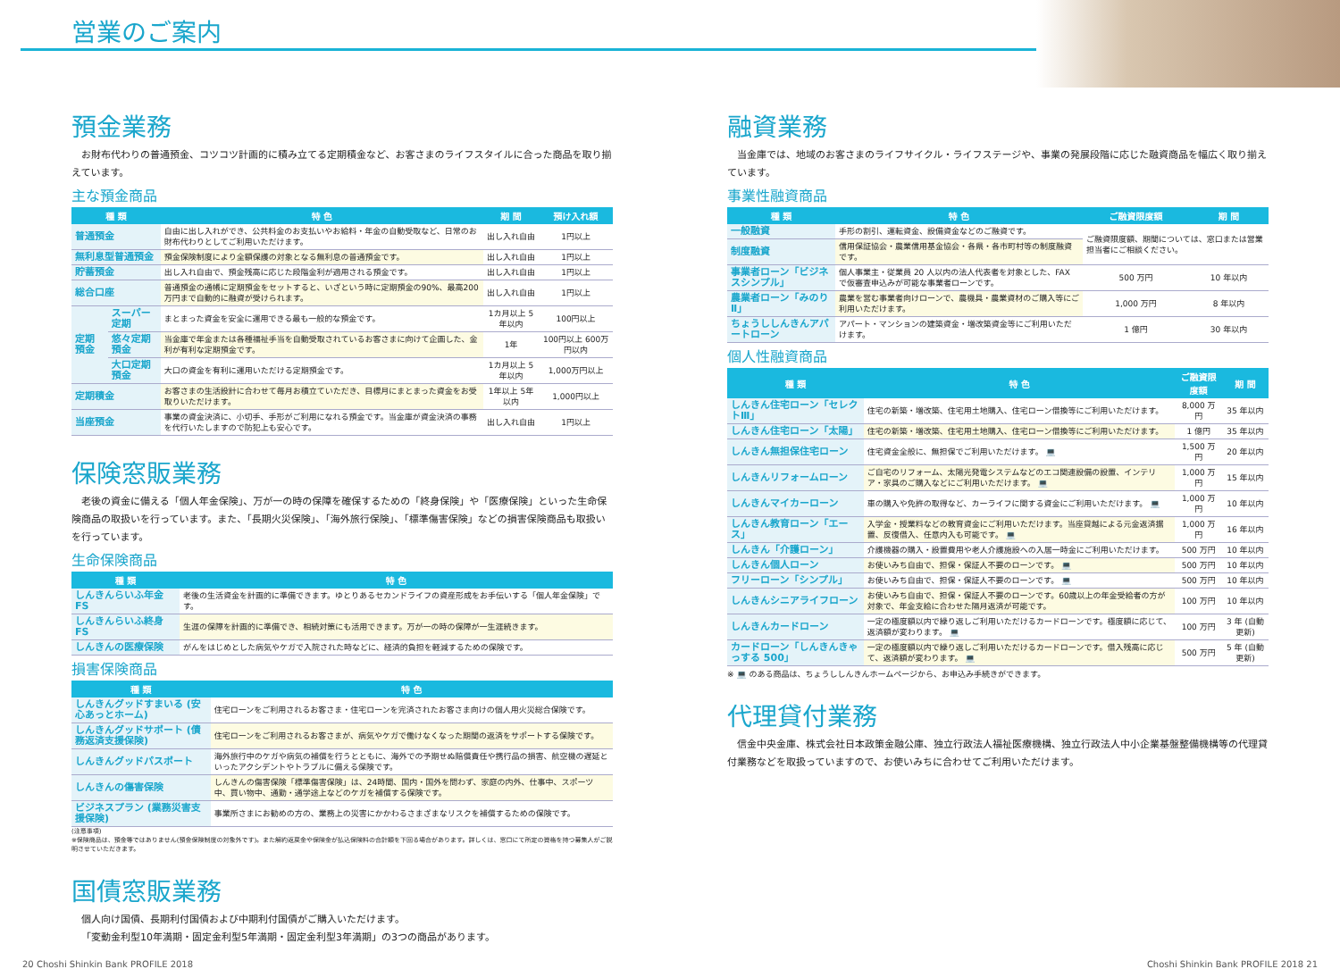営業のご案内
預金業務
お財布代わりの普通預金、コツコツ計画的に積み立てる定期積金など、お客さまのライフスタイルに合った商品を取り揃えています。
主な預金商品
| 種 類 | | 特 色 | 期 間 | 預け入れ額 |
| --- | --- | --- | --- | --- |
| 普通預金 | | 自由に出し入れができ、公共料金のお支払いやお給料・年金の自動受取など、日常のお財布代わりとしてご利用いただけます。 | 出し入れ自由 | 1円以上 |
| 無利息型普通預金 | | 預金保険制度により全額保護の対象となる無利息の普通預金です。 | 出し入れ自由 | 1円以上 |
| 貯蓄預金 | | 出し入れ自由で、預金残高に応じた段階金利が適用される預金です。 | 出し入れ自由 | 1円以上 |
| 総合口座 | | 普通預金の通帳に定期預金をセットすると、いざという時に定期預金の90%、最高200万円まで自動的に融資が受けられます。 | 出し入れ自由 | 1円以上 |
| 定期預金 | スーパー定期 | まとまった資金を安全に運用できる最も一般的な預金です。 | 1カ月以上 5年以内 | 100円以上 |
| | 悠々定期預金 | 当金庫で年金または各種福祉手当を自動受取されているお客さまに向けて企画した、金利が有利な定期預金です。 | 1年 | 100円以上 600万円以内 |
| | 大口定期預金 | 大口の資金を有利に運用いただける定期預金です。 | 1カ月以上 5年以内 | 1,000万円以上 |
| 定期積金 | | お客さまの生活設計に合わせて毎月お積立ていただき、目標月にまとまった資金をお受取りいただけます。 | 1年以上 5年以内 | 1,000円以上 |
| 当座預金 | | 事業の資金決済に、小切手、手形がご利用になれる預金です。当金庫が資金決済の事務を代行いたしますので防犯上も安心です。 | 出し入れ自由 | 1円以上 |
保険窓販業務
老後の資金に備える「個人年金保険」、万が一の時の保障を確保するための「終身保険」や「医療保険」といった生命保険商品の取扱いを行っています。また、「長期火災保険」、「海外旅行保険」、「標準傷害保険」などの損害保険商品も取扱いを行っています。
生命保険商品
| 種 類 | 特 色 |
| --- | --- |
| しんきんらいふ年金FS | 老後の生活資金を計画的に準備できます。ゆとりあるセカンドライフの資産形成をお手伝いする「個人年金保険」です。 |
| しんきんらいふ終身FS | 生涯の保障を計画的に準備でき、相続対策にも活用できます。万が一の時の保障が一生涯続きます。 |
| しんきんの医療保険 | がんをはじめとした病気やケガで入院された時などに、経済的負担を軽減するための保険です。 |
損害保険商品
| 種 類 | 特 色 |
| --- | --- |
| しんきんグッドすまいる (安心あっとホーム) | 住宅ローンをご利用されるお客さま・住宅ローンを完済されたお客さま向けの個人用火災総合保険です。 |
| しんきんグッドサポート (債務返済支援保険) | 住宅ローンをご利用されるお客さまが、病気やケガで働けなくなった期間の返済をサポートする保険です。 |
| しんきんグッドパスポート | 海外旅行中のケガや病気の補償を行うとともに、海外での予期せぬ賠償責任や携行品の損害、航空機の遅延といったアクシデントやトラブルに備える保険です。 |
| しんきんの傷害保険 | しんきんの傷害保険「標準傷害保険」は、24時間、国内・国外を問わず、家庭の内外、仕事中、スポーツ中、買い物中、通勤・通学途上などのケガを補償する保険です。 |
| ビジネスプラン (業務災害支援保険) | 事業所さまにお勧めの方の、業務上の災害にかかわるさまざまなリスクを補償するための保険です。 |
(注意事項)
※保険商品は、預金等ではありません(預金保険制度の対象外です)。また解約返戻金や保険金が払込保険料の合計額を下回る場合があります。詳しくは、窓口にて所定の資格を持つ募集人がご説明させていただきます。
国債窓販業務
個人向け国債、長期利付国債および中期利付国債がご購入いただけます。
「変動金利型10年満期・固定金利型5年満期・固定金利型3年満期」の3つの商品があります。
融資業務
当金庫では、地域のお客さまのライフサイクル・ライフステージや、事業の発展段階に応じた融資商品を幅広く取り揃えています。
事業性融資商品
| 種 類 | 特 色 | ご融資限度額 | 期 間 |
| --- | --- | --- | --- |
| 一般融資 | 手形の割引、運転資金、設備資金などのご融資です。 | ご融資限度額、期間については、窓口または営業担当者にご相談ください。 | |
| 制度融資 | 信用保証協会・農業信用基金協会・各県・各市町村等の制度融資です。 | | |
| 事業者ローン「ビジネスシンプル」 | 個人事業主・従業員 20 人以内の法人代表者を対象とした、FAX で仮審査申込みが可能な事業者ローンです。 | 500 万円 | 10 年以内 |
| 農業者ローン「みのりⅡ」 | 農業を営む事業者向けローンで、農機具・農業資材のご購入等にご利用いただけます。 | 1,000 万円 | 8 年以内 |
| ちょうししんきんアパートローン | アパート・マンションの建築資金・増改築資金等にご利用いただけます。 | 1 億円 | 30 年以内 |
個人性融資商品
| 種 類 | 特 色 | ご融資限度額 | 期 間 |
| --- | --- | --- | --- |
| しんきん住宅ローン「セレクトⅢ」 | 住宅の新築・増改築、住宅用土地購入、住宅ローン借換等にご利用いただけます。 | 8,000 万円 | 35 年以内 |
| しんきん住宅ローン「太陽」 | 住宅の新築・増改築、住宅用土地購入、住宅ローン借換等にご利用いただけます。 | 1 億円 | 35 年以内 |
| しんきん無担保住宅ローン | 住宅資金全般に、無担保でご利用いただけます。 💻 | 1,500 万円 | 20 年以内 |
| しんきんリフォームローン | ご自宅のリフォーム、太陽光発電システムなどのエコ関連設備の設置、インテリア・家具のご購入などにご利用いただけます。 💻 | 1,000 万円 | 15 年以内 |
| しんきんマイカーローン | 車の購入や免許の取得など、カーライフに関する資金にご利用いただけます。 💻 | 1,000 万円 | 10 年以内 |
| しんきん教育ローン「エース」 | 入学金・授業料などの教育資金にご利用いただけます。当座貸越による元金返済据置、反復借入、任意内入も可能です。 💻 | 1,000 万円 | 16 年以内 |
| しんきん「介護ローン」 | 介護機器の購入・設置費用や老人介護施設への入居一時金にご利用いただけます。 | 500 万円 | 10 年以内 |
| しんきん個人ローン | お使いみち自由で、担保・保証人不要のローンです。 💻 | 500 万円 | 10 年以内 |
| フリーローン「シンプル」 | お使いみち自由で、担保・保証人不要のローンです。 💻 | 500 万円 | 10 年以内 |
| しんきんシニアライフローン | お使いみち自由で、担保・保証人不要のローンです。60歳以上の年金受給者の方が対象で、年金支給に合わせた隔月返済が可能です。 | 100 万円 | 10 年以内 |
| しんきんカードローン | 一定の極度額以内で繰り返しご利用いただけるカードローンです。極度額に応じて、返済額が変わります。 💻 | 100 万円 | 3 年 (自動更新) |
| カードローン「しんきんきゃっする 500」 | 一定の極度額以内で繰り返しご利用いただけるカードローンです。借入残高に応じて、返済額が変わります。 💻 | 500 万円 | 5 年 (自動更新) |
※ 💻 のある商品は、ちょうししんきんホームページから、お申込み手続きができます。
代理貸付業務
信金中央金庫、株式会社日本政策金融公庫、独立行政法人福祉医療機構、独立行政法人中小企業基盤整備機構等の代理貸付業務などを取扱っていますので、お使いみちに合わせてご利用いただけます。
20 Choshi Shinkin Bank PROFILE 2018
Choshi Shinkin Bank PROFILE 2018 21